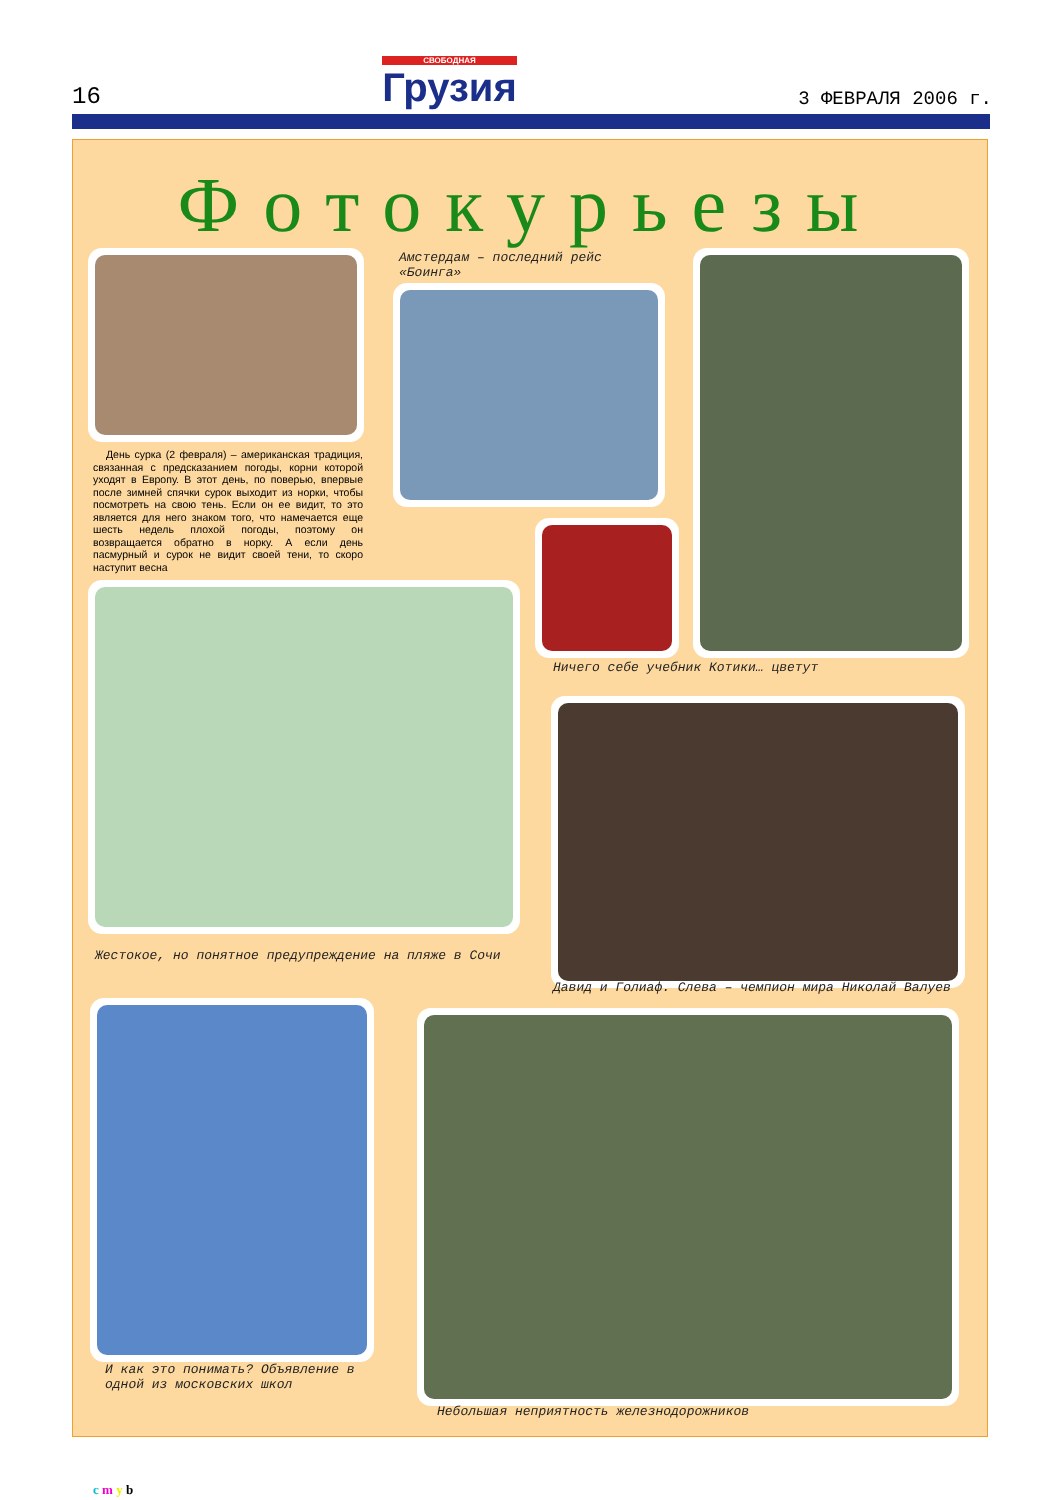16 СВОБОДНАЯ
Грузия 3 ФЕВРАЛЯ 2006 г.
Фотокурьезы
Амстердам – последний рейс «Боинга»
День сурка (2 февраля) – американская традиция, связанная с предсказанием погоды, корни которой уходят в Европу. В этот день, по поверью, впервые после зимней спячки сурок выходит из норки, чтобы посмотреть на свою тень. Если он ее видит, то это является для него знаком того, что намечается еще шесть недель плохой погоды, поэтому он возвращается обратно в норку. А если день пасмурный и сурок не видит своей тени, то скоро наступит весна
Ничего себе учебник Котики… цветут
Жестокое, но понятное предупреждение на пляже в Сочи
Давид и Голиаф. Слева – чемпион мира Николай Валуев
И как это понимать? Объявление в одной из московских школ
Небольшая неприятность железнодорожников
c m y b